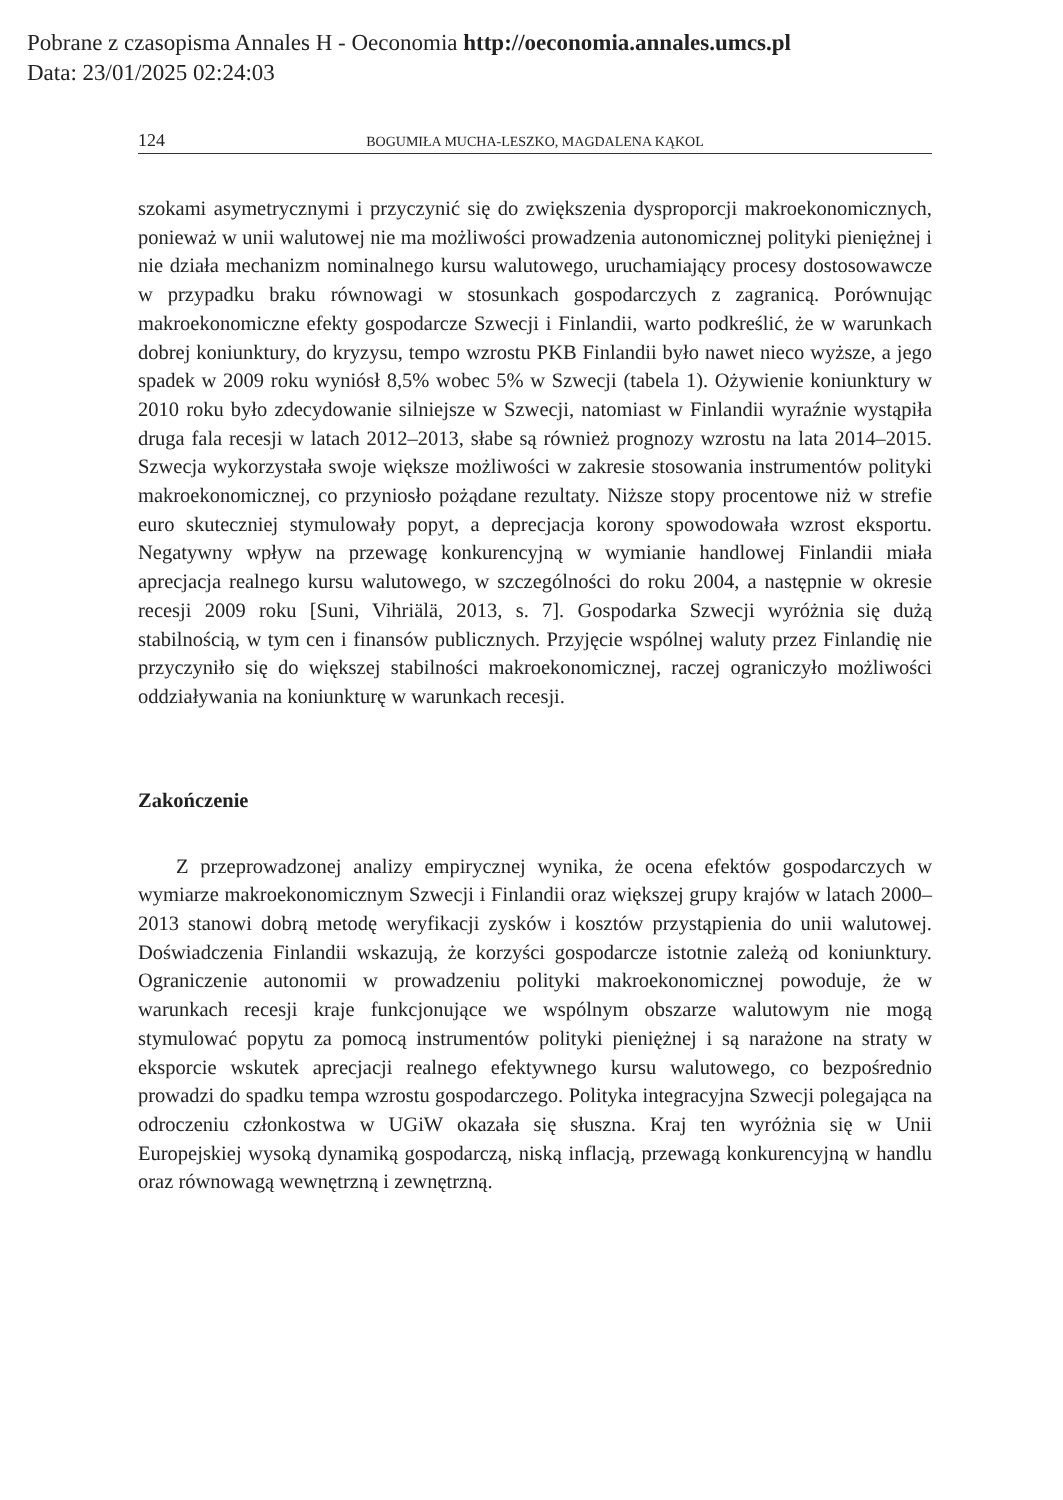Pobrane z czasopisma Annales H - Oeconomia http://oeconomia.annales.umcs.pl
Data: 23/01/2025 02:24:03
124 BOGUMIŁA MUCHA-LESZKO, MAGDALENA KĄKOL
szokami asymetrycznymi i przyczynić się do zwiększenia dysproporcji makroekonomicznych, ponieważ w unii walutowej nie ma możliwości prowadzenia autonomicznej polityki pieniężnej i nie działa mechanizm nominalnego kursu walutowego, uruchamiający procesy dostosowawcze w przypadku braku równowagi w stosunkach gospodarczych z zagranicą. Porównując makroekonomiczne efekty gospodarcze Szwecji i Finlandii, warto podkreślić, że w warunkach dobrej koniunktury, do kryzysu, tempo wzrostu PKB Finlandii było nawet nieco wyższe, a jego spadek w 2009 roku wyniósł 8,5% wobec 5% w Szwecji (tabela 1). Ożywienie koniunktury w 2010 roku było zdecydowanie silniejsze w Szwecji, natomiast w Finlandii wyraźnie wystąpiła druga fala recesji w latach 2012–2013, słabe są również prognozy wzrostu na lata 2014–2015. Szwecja wykorzystała swoje większe możliwości w zakresie stosowania instrumentów polityki makroekonomicznej, co przyniosło pożądane rezultaty. Niższe stopy procentowe niż w strefie euro skuteczniej stymulowały popyt, a deprecjacja korony spowodowała wzrost eksportu. Negatywny wpływ na przewagę konkurencyjną w wymianie handlowej Finlandii miała aprecjacja realnego kursu walutowego, w szczególności do roku 2004, a następnie w okresie recesji 2009 roku [Suni, Vihriälä, 2013, s. 7]. Gospodarka Szwecji wyróżnia się dużą stabilnością, w tym cen i finansów publicznych. Przyjęcie wspólnej waluty przez Finlandię nie przyczyniło się do większej stabilności makroekonomicznej, raczej ograniczyło możliwości oddziaływania na koniunkturę w warunkach recesji.
Zakończenie
Z przeprowadzonej analizy empirycznej wynika, że ocena efektów gospodarczych w wymiarze makroekonomicznym Szwecji i Finlandii oraz większej grupy krajów w latach 2000–2013 stanowi dobrą metodę weryfikacji zysków i kosztów przystąpienia do unii walutowej. Doświadczenia Finlandii wskazują, że korzyści gospodarcze istotnie zależą od koniunktury. Ograniczenie autonomii w prowadzeniu polityki makroekonomicznej powoduje, że w warunkach recesji kraje funkcjonujące we wspólnym obszarze walutowym nie mogą stymulować popytu za pomocą instrumentów polityki pieniężnej i są narażone na straty w eksporcie wskutek aprecjacji realnego efektywnego kursu walutowego, co bezpośrednio prowadzi do spadku tempa wzrostu gospodarczego. Polityka integracyjna Szwecji polegająca na odroczeniu członkostwa w UGiW okazała się słuszna. Kraj ten wyróżnia się w Unii Europejskiej wysoką dynamiką gospodarczą, niską inflacją, przewagą konkurencyjną w handlu oraz równowagą wewnętrzną i zewnętrzną.